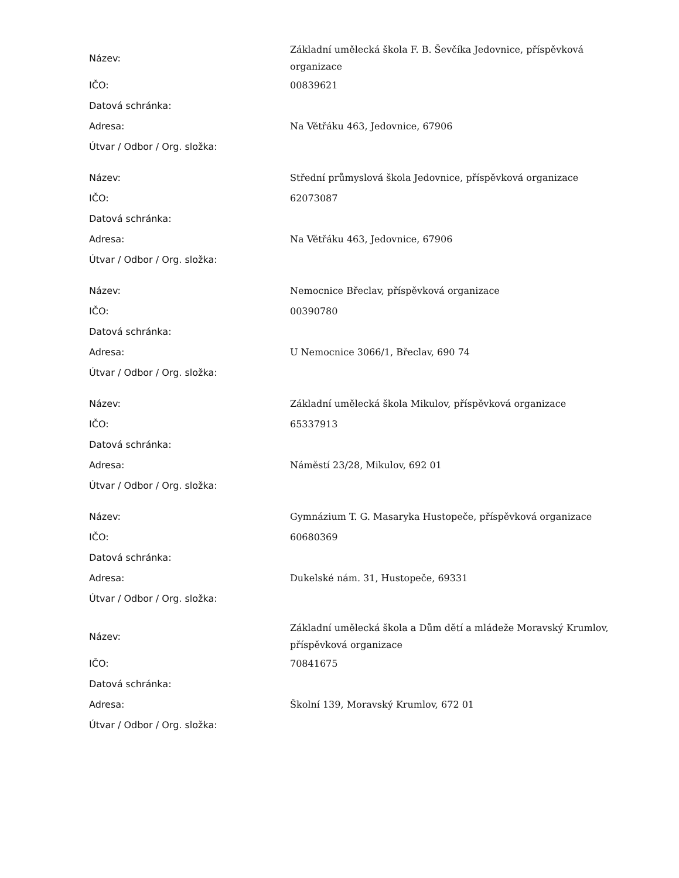| Název: | Základní umělecká škola F. B. Ševčíka Jedovnice, příspěvková organizace |
| IČO: | 00839621 |
| Datová schránka: | |
| Adresa: | Na Větřáku 463, Jedovnice, 67906 |
| Útvar / Odbor / Org. složka: | |
| Název: | Střední průmyslová škola Jedovnice, příspěvková organizace |
| IČO: | 62073087 |
| Datová schránka: | |
| Adresa: | Na Větřáku 463, Jedovnice, 67906 |
| Útvar / Odbor / Org. složka: | |
| Název: | Nemocnice Břeclav, příspěvková organizace |
| IČO: | 00390780 |
| Datová schránka: | |
| Adresa: | U Nemocnice 3066/1, Břeclav, 690 74 |
| Útvar / Odbor / Org. složka: | |
| Název: | Základní umělecká škola Mikulov, příspěvková organizace |
| IČO: | 65337913 |
| Datová schránka: | |
| Adresa: | Náměstí 23/28, Mikulov, 692 01 |
| Útvar / Odbor / Org. složka: | |
| Název: | Gymnázium T. G. Masaryka Hustopeče, příspěvková organizace |
| IČO: | 60680369 |
| Datová schránka: | |
| Adresa: | Dukelské nám. 31, Hustopeče, 69331 |
| Útvar / Odbor / Org. složka: | |
| Název: | Základní umělecká škola a Dům dětí a mládeže Moravský Krumlov, příspěvková organizace |
| IČO: | 70841675 |
| Datová schránka: | |
| Adresa: | Školní 139, Moravský Krumlov, 672 01 |
| Útvar / Odbor / Org. složka: | |